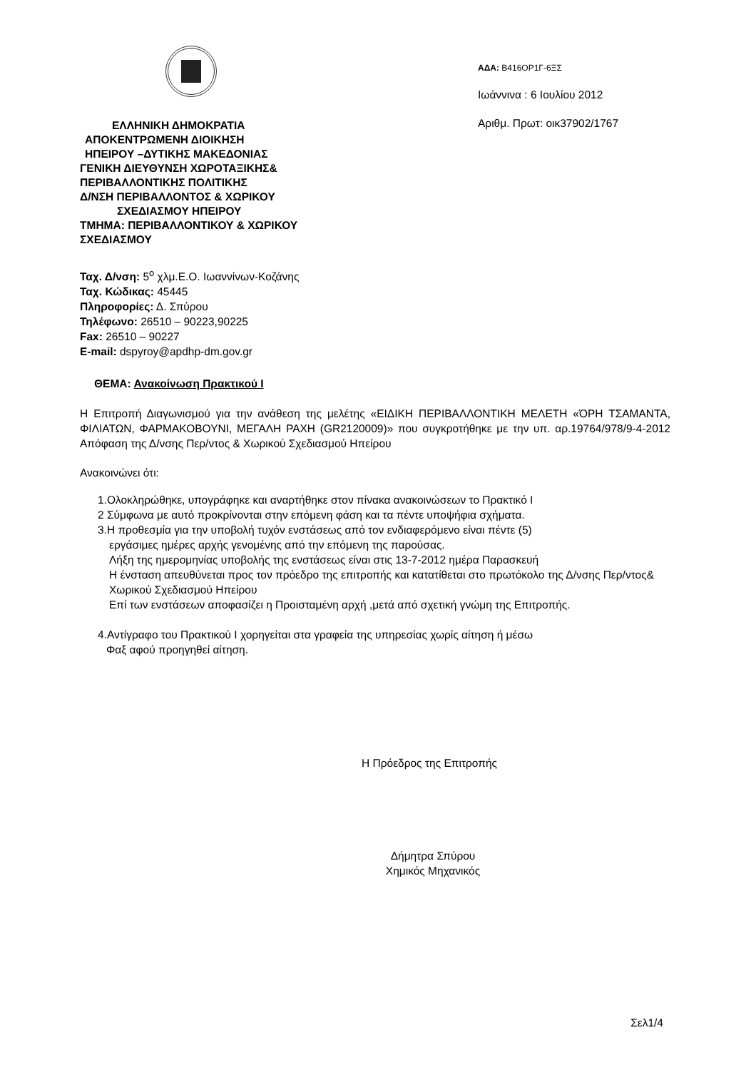ΕΛΛΗΝΙΚΗ ΔΗΜΟΚΡΑΤΙΑ
ΑΠΟΚΕΝΤΡΩΜΕΝΗ ΔΙΟΙΚΗΣΗ
ΗΠΕΙΡΟΥ –ΔΥΤΙΚΗΣ ΜΑΚΕΔΟΝΙΑΣ
ΓΕΝΙΚΗ ΔΙΕΥΘΥΝΣΗ ΧΩΡΟΤΑΞΙΚΗΣ&
ΠΕΡΙΒΑΛΛΟΝΤΙΚΗΣ ΠΟΛΙΤΙΚΗΣ
Δ/ΝΣΗ ΠΕΡΙΒΑΛΛΟΝΤΟΣ & ΧΩΡΙΚΟΥ
ΣΧΕΔΙΑΣΜΟΥ ΗΠΕΙΡΟΥ
ΤΜΗΜΑ: ΠΕΡΙΒΑΛΛΟΝΤΙΚΟΥ & ΧΩΡΙΚΟΥ
ΣΧΕΔΙΑΣΜΟΥ
ΑΔΑ: Β416ΟΡ1Γ-6ΞΣ
Ιωάννινα : 6 Ιουλίου 2012
Αριθμ. Πρωτ: οικ37902/1767
Ταχ. Δ/νση: 5<sup>ο</sup> χλμ.Ε.Ο. Ιωαννίνων-Κοζάνης
Ταχ. Κώδικας: 45445
Πληροφορίες: Δ. Σπύρου
Τηλέφωνο: 26510 – 90223,90225
Fax: 26510 – 90227
E-mail: dspyroy@apdhp-dm.gov.gr
ΘΕΜΑ: Ανακοίνωση Πρακτικού Ι
Η Επιτροπή Διαγωνισμού για την ανάθεση της μελέτης «ΕΙΔΙΚΗ ΠΕΡΙΒΑΛΛΟΝΤΙΚΗ ΜΕΛΕΤΗ «ΌΡΗ ΤΣΑΜΑΝΤΑ, ΦΙΛΙΑΤΩΝ, ΦΑΡΜΑΚΟΒΟΥΝΙ, ΜΕΓΑΛΗ ΡΑΧΗ (GR2120009)» που συγκροτήθηκε με την υπ. αρ.19764/978/9-4-2012 Απόφαση της Δ/νσης Περ/ντος & Χωρικού Σχεδιασμού Ηπείρου
Ανακοινώνει ότι:
1.Ολοκληρώθηκε, υπογράφηκε και αναρτήθηκε στον πίνακα ανακοινώσεων το Πρακτικό Ι
2 Σύμφωνα με αυτό προκρίνονται στην επόμενη φάση και τα πέντε υποψήφια σχήματα.
3.Η προθεσμία για την υποβολή τυχόν ενστάσεως από τον ενδιαφερόμενο είναι πέντε (5)
εργάσιμες ημέρες αρχής γενομένης από την επόμενη της παρούσας.
Λήξη της ημερομηνίας υποβολής της ενστάσεως είναι στις 13-7-2012 ημέρα Παρασκευή
Η ένσταση απευθύνεται προς τον πρόεδρο της επιτροπής και κατατίθεται στο πρωτόκολο της Δ/νσης Περ/ντος& Χωρικού Σχεδιασμού Ηπείρου
Επί των ενστάσεων αποφασίζει η Προισταμένη αρχή ,μετά από σχετική γνώμη της Επιτροπής.
4.Αντίγραφο του Πρακτικού Ι χορηγείται στα γραφεία της υπηρεσίας χωρίς αίτηση ή μέσω
Φαξ αφού προηγηθεί αίτηση.
Η Πρόεδρος της Επιτροπής
Δήμητρα Σπύρου
Χημικός Μηχανικός
Σελ1/4